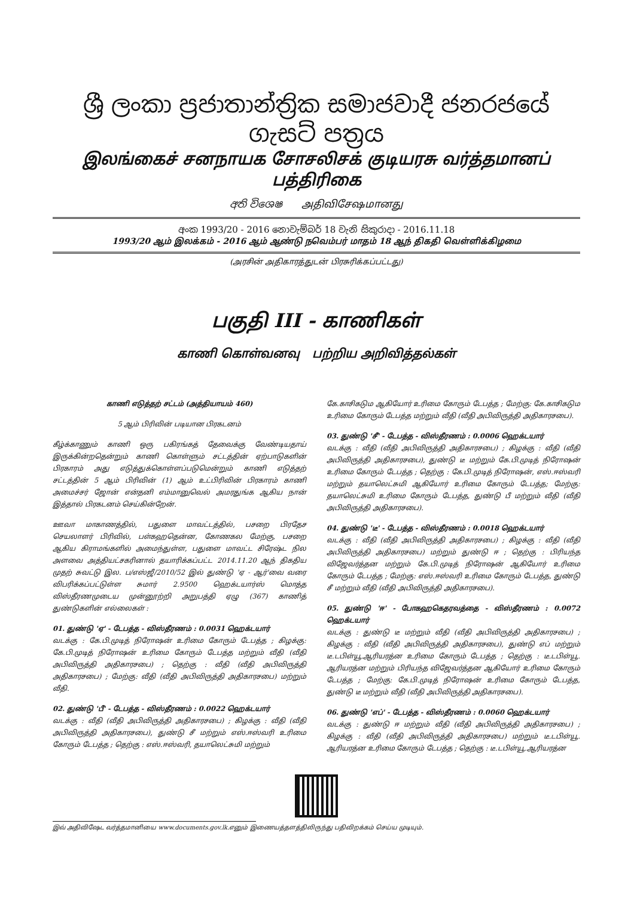ශ්‍රී ලංකා ප්‍රජාතාන්ත්‍රික සමාජවාදී ජනරජයේ ගැසට් පත්‍රය
இலங்கைச் சனநாயக சோசலிசக் குடியரசு வர்த்தமானப் பத்திரிகை
අති විශෙෂ அதிவிசேஷமானது
අංක 1993/20 - 2016 නොවැම්බර් 18 වැනි සිකුරාදා - 2016.11.18
1993/20 ஆம் இலக்கம் - 2016 ஆம் ஆண்டு நவெம்பர் மாதம் 18 ஆந் திகதி வெள்ளிக்கிழமை
(அரசின் அதிகாரத்துடன் பிரசுரிக்கப்பட்டது)
பகுதி III - காணிகள்
காணி கொள்வனவு பற்றிய அறிவித்தல்கள்
காணி எடுத்தற் சட்டம் (அத்தியாயம் 460)
5 ஆம் பிரிவின் படியான பிரகடனம்
கீழ்க்காணும் காணி ஒரு பகிரங்கத் தேவைக்கு வேண்டியதாய் இருக்கின்றதென்றும் காணி கொள்ளும் சட்டத்தின் ஏற்பாடுகளின் பிரகாரம் அது எடுத்துக்கொள்ளப்படுமென்றும் காணி எடுத்தற் சட்டத்தின் 5 ஆம் பிரிவின் (1) ஆம் உட்பிரிவின் பிரகாரம் காணி அமைச்சர் ஜோன் என்தனி எம்மானுவெல் அமரதுங்க ஆகிய நான் இத்தால் பிரகடனம் செய்கின்றேன்.
ஊவா மாகாணத்தில், பதுளை மாவட்டத்தில், பசறை பிரதேச செயலாளர் பிரிவில், பள்கஹதென்ன, கோணகல மேற்கு, பசறை ஆகிய கிராமங்களில் அமைந்துள்ள, பதுளை மாவட்ட சிரேஷ்ட நில அளவை அத்தியட்சகரினால் தயாரிக்கப்பட்ட 2014.11.20 ஆந் திகதிய முதற் சுவட்டு இல. ப/எஸ்ஜீ/2010/52 இல் துண்டு 'ஏ - ஆர்'வை வரை விபரிக்கப்பட்டுள்ள சுமார் 2.9500 ஹெக்டயார்ஸ் மொத்த விஸ்தீரணமுடைய முன்னூற்றி அறுபத்தி ஏழு (367) காணித் துண்டுகளின் எல்லைகள் :
01. துண்டு 'ஏ' - டேபத்த - விஸ்தீரணம் : 0.0031 ஹெக்டயார்
வடக்கு : கே.பி.முடித் நிரோஷன் உரிமை கோரும் டேபத்த ; கிழக்கு: கே.பி.முடித் நிரோஷன் உரிமை கோரும் டேபத்த மற்றும் வீதி (வீதி அபிவிருத்தி அதிகாரசபை) ; தெற்கு : வீதி (வீதி அபிவிருத்தி அதிகாரசபை) ; மேற்கு: வீதி (வீதி அபிவிருத்தி அதிகாரசபை) மற்றும் வீதி.
02. துண்டு 'பீ' - டேபத்த - விஸ்தீரணம் : 0.0022 ஹெக்டயார்
வடக்கு : வீதி (வீதி அபிவிருத்தி அதிகாரசபை) ; கிழக்கு : வீதி (வீதி அபிவிருத்தி அதிகாரசபை), துண்டு சீ மற்றும் எஸ்.ஈஸ்வரி உரிமை கோரும் டேபத்த ; தெற்கு : எஸ்.ஈஸ்வரி, தயாலெட்சுமி மற்றும்
கே.காசிகடும ஆகியோர் உரிமை கோரும் டேபத்த ; மேற்கு: கே.காசிகடும உரிமை கோரும் டேபத்த மற்றும் வீதி (வீதி அபிவிருத்தி அதிகாரசபை).
03. துண்டு 'சீ' - டேபத்த - விஸ்தீரணம் : 0.0006 ஹெக்டயார்
வடக்கு : வீதி (வீதி அபிவிருத்தி அதிகாரசபை) ; கிழக்கு : வீதி (வீதி அபிவிருத்தி அதிகாரசபை), துண்டு டீ மற்றும் கே.பி.முடித் நிரோஷன் உரிமை கோரும் டேபத்த ; தெற்கு : கே.பி.முடித் நிரோஷன், எஸ்.ஈஸ்வரி மற்றும் தயாலெட்சுமி ஆகியோர் உரிமை கோரும் டேபத்த; மேற்கு: தயாலெட்சுமி உரிமை கோரும் டேபத்த, துண்டு பீ மற்றும் வீதி (வீதி அபிவிருத்தி அதிகாரசபை).
04. துண்டு 'டீ' - டேபத்த - விஸ்தீரணம் : 0.0018 ஹெக்டயார்
வடக்கு : வீதி (வீதி அபிவிருத்தி அதிகாரசபை) ; கிழக்கு : வீதி (வீதி அபிவிருத்தி அதிகாரசபை) மற்றும் துண்டு ஈ ; தெற்கு : பிரியந்த விஜேவர்த்தன மற்றும் கே.பி.முடித் நிரோஷன் ஆகியோர் உரிமை கோரும் டேபத்த ; மேற்கு: எஸ்.ஈஸ்வரி உரிமை கோரும் டேபத்த, துண்டு சீ மற்றும் வீதி (வீதி அபிவிருத்தி அதிகாரசபை).
05. துண்டு 'ஈ' - போகஹகெதரவத்தை - விஸ்தீரணம் : 0.0072 ஹெக்டயார்
வடக்கு : துண்டு டீ மற்றும் வீதி (வீதி அபிவிருத்தி அதிகாரசபை) ; கிழக்கு : வீதி (வீதி அபிவிருத்தி அதிகாரசபை), துண்டு எப் மற்றும் டீ.டபிள்யூ.ஆரியரத்ன உரிமை கோரும் டேபத்த ; தெற்கு : டீ.டபிள்யூ. ஆரியரத்ன மற்றும் பிரியந்த விஜேவர்த்தன ஆகியோர் உரிமை கோரும் டேபத்த ; மேற்கு: கே.பி.முடித் நிரோஷன் உரிமை கோரும் டேபத்த, துண்டு டீ மற்றும் வீதி (வீதி அபிவிருத்தி அதிகாரசபை).
06. துண்டு 'எப்' - டேபத்த - விஸ்தீரணம் : 0.0060 ஹெக்டயார்
வடக்கு : துண்டு ஈ மற்றும் வீதி (வீதி அபிவிருத்தி அதிகாரசபை) ; கிழக்கு : வீதி (வீதி அபிவிருத்தி அதிகாரசபை) மற்றும் டீ.டபிள்யூ. ஆரியரத்ன உரிமை கோரும் டேபத்த ; தெற்கு : டீ.டபிள்யூ.ஆரியரத்ன
இவ் அதிவிஷேட வர்த்தமானியை www.documents.gov.lk.எனும் இணையத்தளத்திலிருந்து பதிவிறக்கம் செய்ய முடியும்.